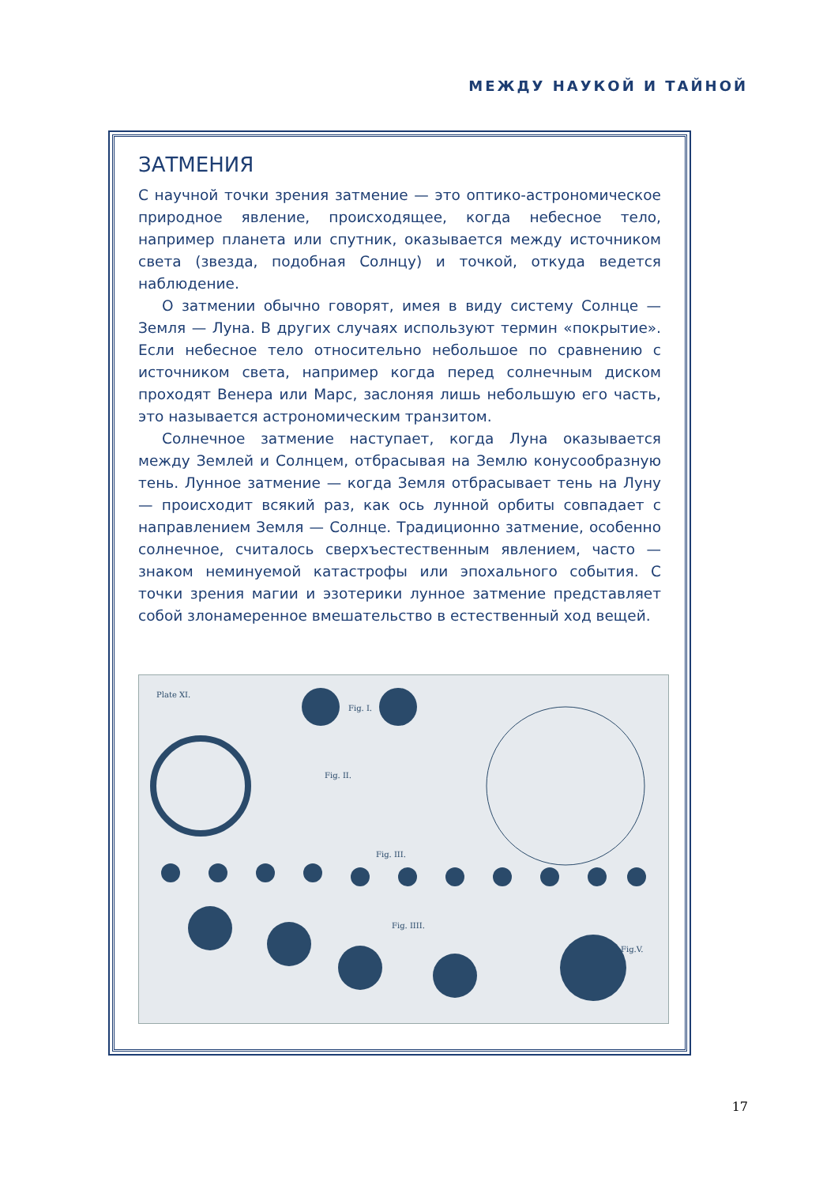МЕЖДУ НАУКОЙ И ТАЙНОЙ
ЗАТМЕНИЯ
С научной точки зрения затмение — это оптико-астрономическое природное явление, происходящее, когда небесное тело, например планета или спутник, оказывается между источником света (звезда, подобная Солнцу) и точкой, откуда ведется наблюдение.
О затмении обычно говорят, имея в виду систему Солнце — Земля — Луна. В других случаях используют термин «покрытие». Если небесное тело относительно небольшое по сравнению с источником света, например когда перед солнечным диском проходят Венера или Марс, заслоняя лишь небольшую его часть, это называется астрономическим транзитом.
Солнечное затмение наступает, когда Луна оказывается между Землей и Солнцем, отбрасывая на Землю конусообразную тень. Лунное затмение — когда Земля отбрасывает тень на Луну — происходит всякий раз, как ось лунной орбиты совпадает с направлением Земля — Солнце. Традиционно затмение, особенно солнечное, считалось сверхъестественным явлением, часто — знаком неминуемой катастрофы или эпохального события. С точки зрения магии и эзотерики лунное затмение представляет собой злонамеренное вмешательство в естественный ход вещей.
Plate XI.
Fig. I.
Fig. II.
Fig. III.
Fig. IIII.
Fig.V.
17